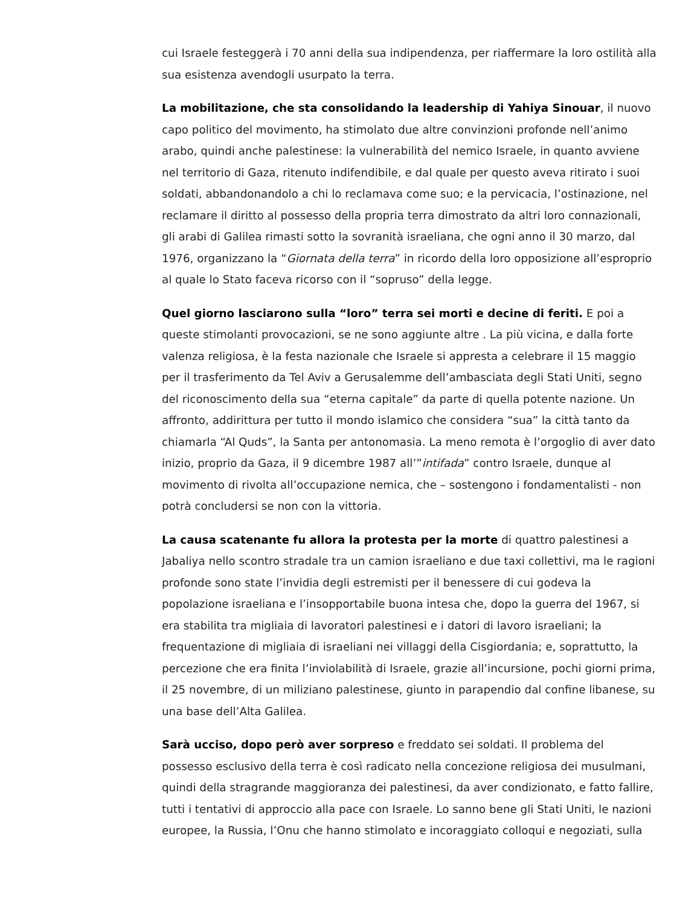cui Israele festeggerà i 70 anni della sua indipendenza, per riaffermare la loro ostilità alla sua esistenza avendogli usurpato la terra.
La mobilitazione, che sta consolidando la leadership di Yahiya Sinouar, il nuovo capo politico del movimento, ha stimolato due altre convinzioni profonde nell’animo arabo, quindi anche palestinese: la vulnerabilità del nemico Israele, in quanto avviene nel territorio di Gaza, ritenuto indifendibile, e dal quale per questo aveva ritirato i suoi soldati, abbandonandolo a chi lo reclamava come suo; e la pervicacia, l’ostinazione, nel reclamare il diritto al possesso della propria terra dimostrato da altri loro connazionali, gli arabi di Galilea rimasti sotto la sovranità israeliana, che ogni anno il 30 marzo, dal 1976, organizzano la “Giornata della terra” in ricordo della loro opposizione all’esproprio al quale lo Stato faceva ricorso con il “sopruso” della legge.
Quel giorno lasciarono sulla “loro” terra sei morti e decine di feriti. E poi a queste stimolanti provocazioni, se ne sono aggiunte altre . La più vicina, e dalla forte valenza religiosa, è la festa nazionale che Israele si appresta a celebrare il 15 maggio per il trasferimento da Tel Aviv a Gerusalemme dell’ambasciata degli Stati Uniti, segno del riconoscimento della sua “eterna capitale” da parte di quella potente nazione. Un affronto, addirittura per tutto il mondo islamico che considera “sua” la città tanto da chiamarla “Al Quds”, la Santa per antonomasia. La meno remota è l’orgoglio di aver dato inizio, proprio da Gaza, il 9 dicembre 1987 all’”intifada” contro Israele, dunque al movimento di rivolta all’occupazione nemica, che – sostengono i fondamentalisti - non potrà concludersi se non con la vittoria.
La causa scatenante fu allora la protesta per la morte di quattro palestinesi a Jabaliya nello scontro stradale tra un camion israeliano e due taxi collettivi, ma le ragioni profonde sono state l’invidia degli estremisti per il benessere di cui godeva la popolazione israeliana e l’insopportabile buona intesa che, dopo la guerra del 1967, si era stabilita tra migliaia di lavoratori palestinesi e i datori di lavoro israeliani; la frequentazione di migliaia di israeliani nei villaggi della Cisgiordania; e, soprattutto, la percezione che era finita l’inviolabilità di Israele, grazie all’incursione, pochi giorni prima, il 25 novembre, di un miliziano palestinese, giunto in parapendio dal confine libanese, su una base dell’Alta Galilea.
Sarà ucciso, dopo però aver sorpreso e freddato sei soldati. Il problema del possesso esclusivo della terra è così radicato nella concezione religiosa dei musulmani, quindi della stragrande maggioranza dei palestinesi, da aver condizionato, e fatto fallire, tutti i tentativi di approccio alla pace con Israele. Lo sanno bene gli Stati Uniti, le nazioni europee, la Russia, l’Onu che hanno stimolato e incoraggiato colloqui e negoziati, sulla